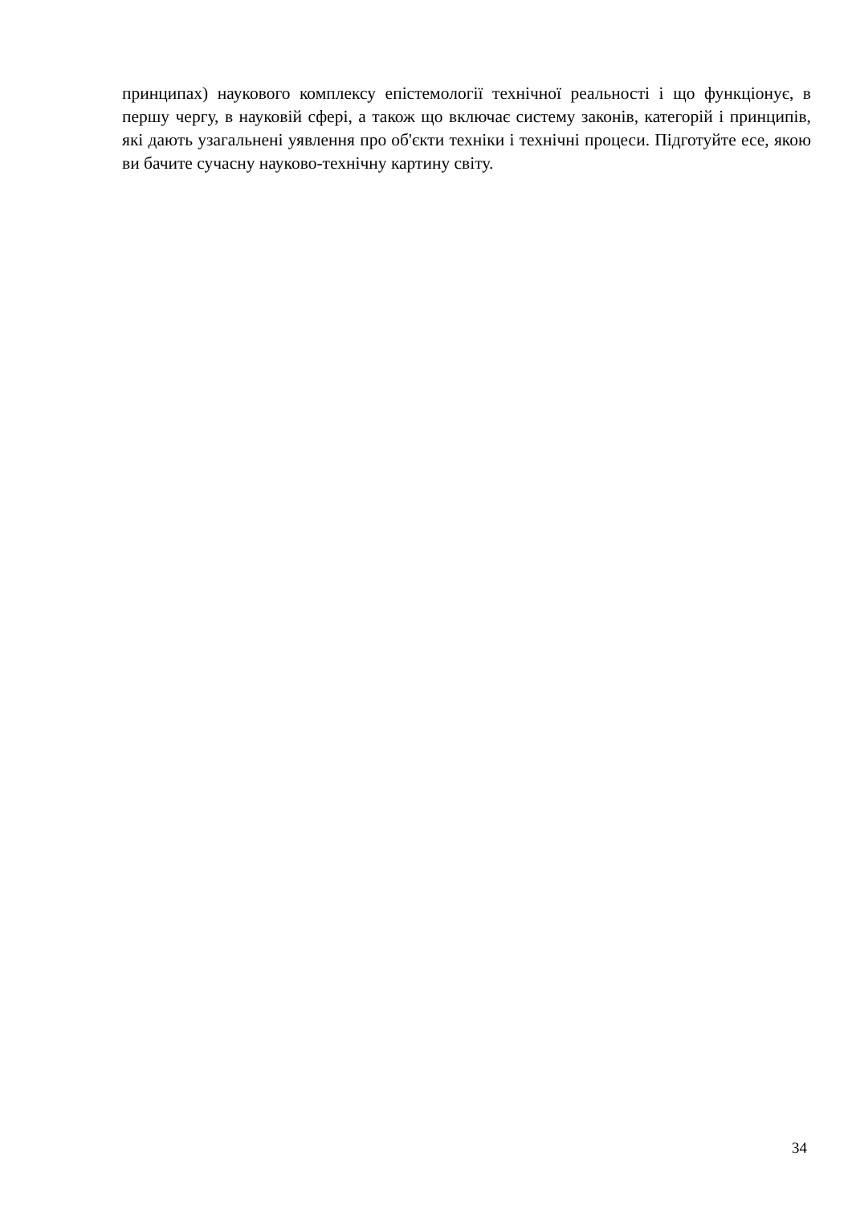принципах) наукового комплексу епістемології технічної реальності і що функціонує, в першу чергу, в науковій сфері, а також що включає систему законів, категорій і принципів, які дають узагальнені уявлення про об'єкти техніки і технічні процеси. Підготуйте есе, якою ви бачите сучасну науково-технічну картину світу.
34